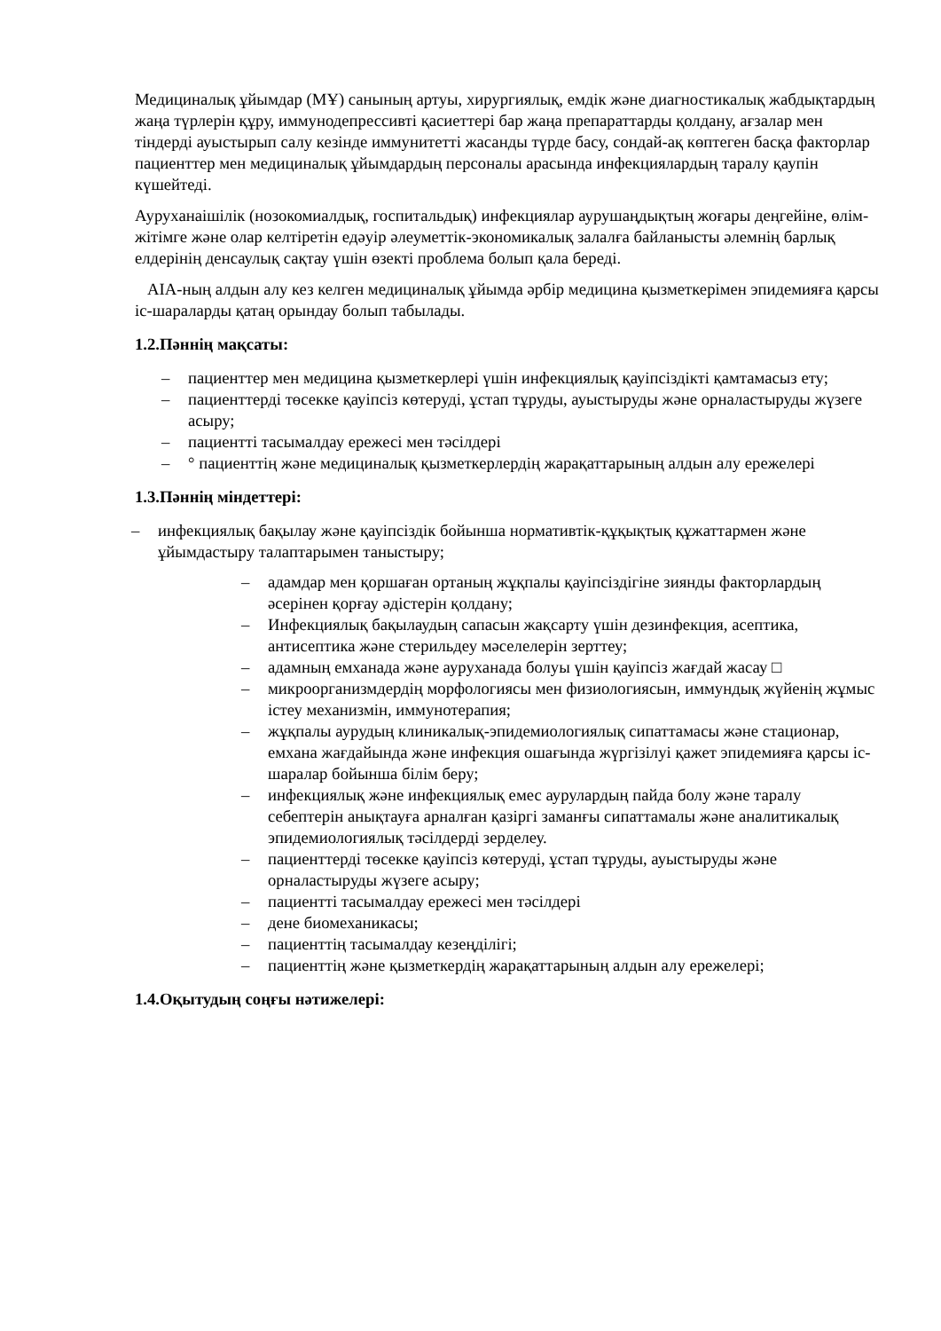Медициналық ұйымдар (МҰ) санының артуы, хирургиялық, емдік және диагностикалық жабдықтардың жаңа түрлерін құру, иммунодепрессивті қасиеттері бар жаңа препараттарды қолдану, ағзалар мен тіндерді ауыстырып салу кезінде иммунитетті жасанды түрде басу, сондай-ақ көптеген басқа факторлар пациенттер мен медициналық ұйымдардың персоналы арасында инфекциялардың таралу қаупін күшейтеді.
Ауруханаішілік (нозокомиалдық, госпитальдық) инфекциялар аурушаңдықтың жоғары деңгейіне, өлім-жітімге және олар келтіретін едәуір әлеуметтік-экономикалық залалға байланысты әлемнің барлық елдерінің денсаулық сақтау үшін өзекті проблема болып қала береді.
AIA-ның алдын алу кез келген медициналық ұйымда әрбір медицина қызметкерімен эпидемияға қарсы іс-шараларды қатаң орындау болып табылады.
1.2.Пәннің мақсаты:
– пациенттер мен медицина қызметкерлері үшін инфекциялық қауіпсіздікті қамтамасыз ету;
– пациенттерді төсекке қауіпсіз көтеруді, ұстап тұруды, ауыстыруды және орналастыруды жүзеге асыру;
– пациентті тасымалдау ережесі мен тәсілдері
– ° пациенттің және медициналық қызметкерлердің жарақаттарының алдын алу ережелері
1.3.Пәннің міндеттері:
– инфекциялық бақылау және қауіпсіздік бойынша нормативтік-құқықтық құжаттармен және ұйымдастыру талаптарымен таныстыру;
– адамдар мен қоршаған ортаның жұқпалы қауіпсіздігіне зиянды факторлардың әсерінен қорғау әдістерін қолдану;
– Инфекциялық бақылаудың сапасын жақсарту үшін дезинфекция, асептика, антисептика және стерильдеу мәселелерін зерттеу;
– адамның емханада және ауруханада болуы үшін қауіпсіз жағдай жасау □
– микроорганизмдердің морфологиясы мен физиологиясын, иммундық жүйенің жұмыс істеу механизмін, иммунотерапия;
– жұқпалы аурудың клиникалық-эпидемиологиялық сипаттамасы және стационар, емхана жағдайында және инфекция ошағында жүргізілуі қажет эпидемияға қарсы іс-шаралар бойынша білім беру;
– инфекциялық және инфекциялық емес аурулардың пайда болу және таралу себептерін анықтауға арналған қазіргі заманғы сипаттамалы және аналитикалық эпидемиологиялық тәсілдерді зерделеу.
– пациенттерді төсекке қауіпсіз көтеруді, ұстап тұруды, ауыстыруды және орналастыруды жүзеге асыру;
– пациентті тасымалдау ережесі мен тәсілдері
– дене биомеханикасы;
– пациенттің тасымалдау кезеңділігі;
– пациенттің және қызметкердің жарақаттарының алдын алу ережелері;
1.4.Оқытудың соңғы нәтижелері: